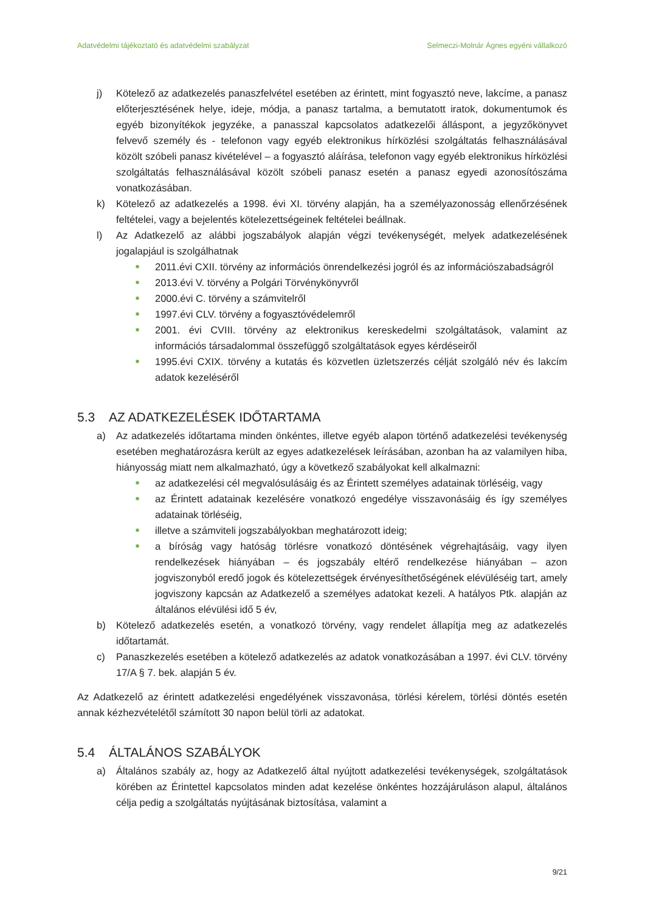Adatvédelmi tájékoztató és adatvédelmi szabályzat Selmeczi-Molnár Ágnes egyéni vállalkozó
j) Kötelező az adatkezelés panaszfelvétel esetében az érintett, mint fogyasztó neve, lakcíme, a panasz előterjesztésének helye, ideje, módja, a panasz tartalma, a bemutatott iratok, dokumentumok és egyéb bizonyítékok jegyzéke, a panasszal kapcsolatos adatkezelői álláspont, a jegyzőkönyvet felvevő személy és - telefonon vagy egyéb elektronikus hírközlési szolgáltatás felhasználásával közölt szóbeli panasz kivételével – a fogyasztó aláírása, telefonon vagy egyéb elektronikus hírközlési szolgáltatás felhasználásával közölt szóbeli panasz esetén a panasz egyedi azonosítószáma vonatkozásában.
k) Kötelező az adatkezelés a 1998. évi XI. törvény alapján, ha a személyazonosság ellenőrzésének feltételei, vagy a bejelentés kötelezettségeinek feltételei beállnak.
l) Az Adatkezelő az alábbi jogszabályok alapján végzi tevékenységét, melyek adatkezelésének jogalapjául is szolgálhatnak
■ 2011.évi CXII. törvény az információs önrendelkezési jogról és az információszabadságról
■ 2013.évi V. törvény a Polgári Törvénykönyvről
■ 2000.évi C. törvény a számvitelről
■ 1997.évi CLV. törvény a fogyasztóvédelemről
■ 2001. évi CVIII. törvény az elektronikus kereskedelmi szolgáltatások, valamint az információs társadalommal összefüggő szolgáltatások egyes kérdéseiről
■ 1995.évi CXIX. törvény a kutatás és közvetlen üzletszerzés célját szolgáló név és lakcím adatok kezeléséről
5.3 AZ ADATKEZELÉSEK IDŐTARTAMA
a) Az adatkezelés időtartama minden önkéntes, illetve egyéb alapon történő adatkezelési tevékenység esetében meghatározásra került az egyes adatkezelések leírásában, azonban ha az valamilyen hiba, hiányosság miatt nem alkalmazható, úgy a következő szabályokat kell alkalmazni:
■ az adatkezelési cél megvalósulásáig és az Érintett személyes adatainak törléséig, vagy
■ az Érintett adatainak kezelésére vonatkozó engedélye visszavonásáig és így személyes adatainak törléséig,
■ illetve a számviteli jogszabályokban meghatározott ideig;
■ a bíróság vagy hatóság törlésre vonatkozó döntésének végrehajtásáig, vagy ilyen rendelkezések hiányában – és jogszabály eltérő rendelkezése hiányában – azon jogviszonyból eredő jogok és kötelezettségek érvényesíthetőségének elévüléséig tart, amely jogviszony kapcsán az Adatkezelő a személyes adatokat kezeli. A hatályos Ptk. alapján az általános elévülési idő 5 év,
b) Kötelező adatkezelés esetén, a vonatkozó törvény, vagy rendelet állapítja meg az adatkezelés időtartamát.
c) Panaszkezelés esetében a kötelező adatkezelés az adatok vonatkozásában a 1997. évi CLV. törvény 17/A § 7. bek. alapján 5 év.
Az Adatkezelő az érintett adatkezelési engedélyének visszavonása, törlési kérelem, törlési döntés esetén annak kézhezvételétől számított 30 napon belül törli az adatokat.
5.4 ÁLTALÁNOS SZABÁLYOK
a) Általános szabály az, hogy az Adatkezelő által nyújtott adatkezelési tevékenységek, szolgáltatások körében az Érintettel kapcsolatos minden adat kezelése önkéntes hozzájáruláson alapul, általános célja pedig a szolgáltatás nyújtásának biztosítása, valamint a
9/21